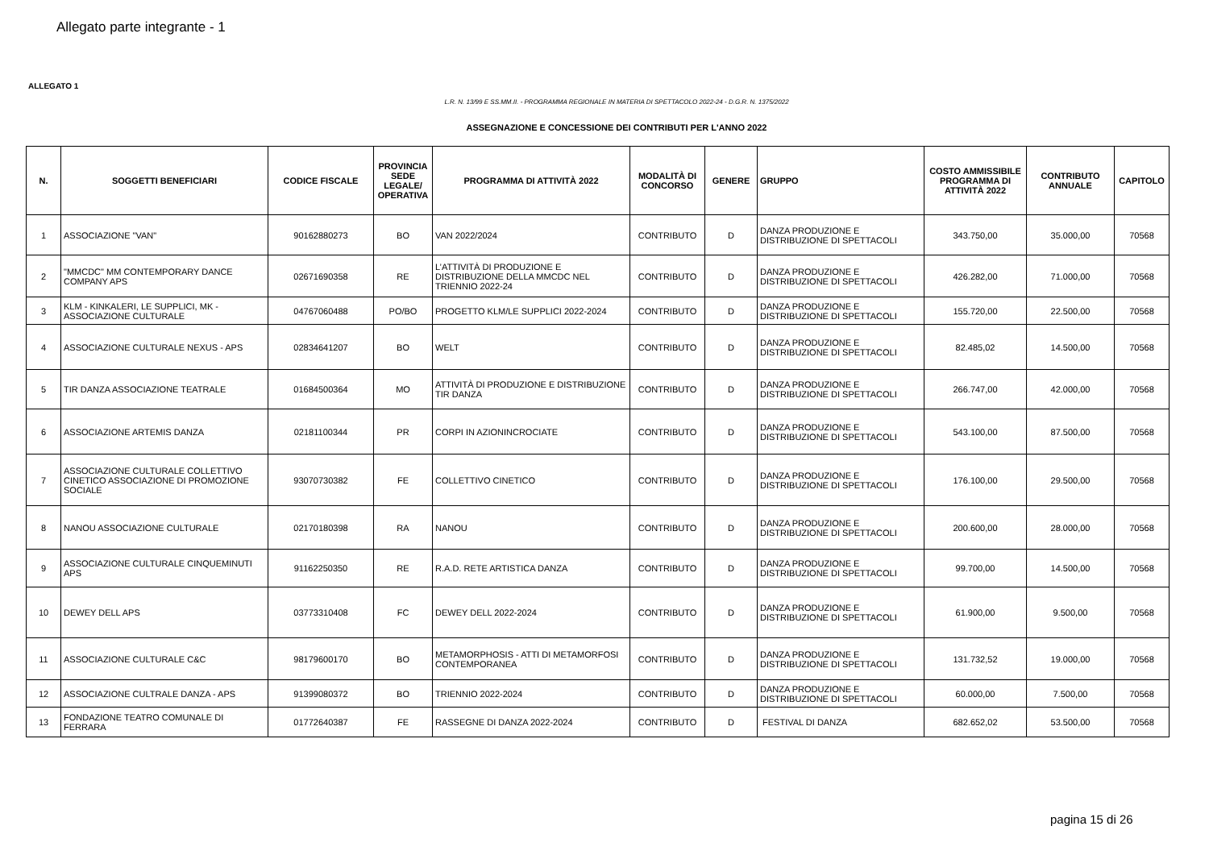Allegato parte integrante - 1
ALLEGATO 1
L.R. N. 13/99 E SS.MM.II. - PROGRAMMA REGIONALE IN MATERIA DI SPETTACOLO 2022-24 - D.G.R. N. 1375/2022
ASSEGNAZIONE E CONCESSIONE DEI CONTRIBUTI PER L'ANNO 2022
| N. | SOGGETTI BENEFICIARI | CODICE FISCALE | PROVINCIA SEDE LEGALE/ OPERATIVA | PROGRAMMA DI ATTIVITÀ 2022 | MODALITÀ DI CONCORSO | GENERE | GRUPPO | COSTO AMMISSIBILE PROGRAMMA DI ATTIVITÀ 2022 | CONTRIBUTO ANNUALE | CAPITOLO |
| --- | --- | --- | --- | --- | --- | --- | --- | --- | --- | --- |
| 1 | ASSOCIAZIONE "VAN" | 90162880273 | BO | VAN 2022/2024 | CONTRIBUTO | D | DANZA PRODUZIONE E DISTRIBUZIONE DI SPETTACOLI | 343.750,00 | 35.000,00 | 70568 |
| 2 | "MMCDC" MM CONTEMPORARY DANCE COMPANY APS | 02671690358 | RE | L’ATTIVITÀ DI PRODUZIONE E DISTRIBUZIONE DELLA MMCDC NEL TRIENNIO 2022-24 | CONTRIBUTO | D | DANZA PRODUZIONE E DISTRIBUZIONE DI SPETTACOLI | 426.282,00 | 71.000,00 | 70568 |
| 3 | KLM - KINKALERI, LE SUPPLICI, MK - ASSOCIAZIONE CULTURALE | 04767060488 | PO/BO | PROGETTO KLM/LE SUPPLICI 2022-2024 | CONTRIBUTO | D | DANZA PRODUZIONE E DISTRIBUZIONE DI SPETTACOLI | 155.720,00 | 22.500,00 | 70568 |
| 4 | ASSOCIAZIONE CULTURALE NEXUS - APS | 02834641207 | BO | WELT | CONTRIBUTO | D | DANZA PRODUZIONE E DISTRIBUZIONE DI SPETTACOLI | 82.485,02 | 14.500,00 | 70568 |
| 5 | TIR DANZA ASSOCIAZIONE TEATRALE | 01684500364 | MO | ATTIVITÀ DI PRODUZIONE E DISTRIBUZIONE TIR DANZA | CONTRIBUTO | D | DANZA PRODUZIONE E DISTRIBUZIONE DI SPETTACOLI | 266.747,00 | 42.000,00 | 70568 |
| 6 | ASSOCIAZIONE ARTEMIS DANZA | 02181100344 | PR | CORPI IN AZIONINCROCIATE | CONTRIBUTO | D | DANZA PRODUZIONE E DISTRIBUZIONE DI SPETTACOLI | 543.100,00 | 87.500,00 | 70568 |
| 7 | ASSOCIAZIONE CULTURALE COLLETTIVO CINETICO ASSOCIAZIONE DI PROMOZIONE SOCIALE | 93070730382 | FE | COLLETTIVO CINETICO | CONTRIBUTO | D | DANZA PRODUZIONE E DISTRIBUZIONE DI SPETTACOLI | 176.100,00 | 29.500,00 | 70568 |
| 8 | NANOU ASSOCIAZIONE CULTURALE | 02170180398 | RA | NANOU | CONTRIBUTO | D | DANZA PRODUZIONE E DISTRIBUZIONE DI SPETTACOLI | 200.600,00 | 28.000,00 | 70568 |
| 9 | ASSOCIAZIONE CULTURALE CINQUEMINUTI APS | 91162250350 | RE | R.A.D. RETE ARTISTICA DANZA | CONTRIBUTO | D | DANZA PRODUZIONE E DISTRIBUZIONE DI SPETTACOLI | 99.700,00 | 14.500,00 | 70568 |
| 10 | DEWEY DELL APS | 03773310408 | FC | DEWEY DELL 2022-2024 | CONTRIBUTO | D | DANZA PRODUZIONE E DISTRIBUZIONE DI SPETTACOLI | 61.900,00 | 9.500,00 | 70568 |
| 11 | ASSOCIAZIONE CULTURALE C&C | 98179600170 | BO | METAMORPHOSIS - ATTI DI METAMORFOSI CONTEMPORANEA | CONTRIBUTO | D | DANZA PRODUZIONE E DISTRIBUZIONE DI SPETTACOLI | 131.732,52 | 19.000,00 | 70568 |
| 12 | ASSOCIAZIONE CULTRALE DANZA - APS | 91399080372 | BO | TRIENNIO 2022-2024 | CONTRIBUTO | D | DANZA PRODUZIONE E DISTRIBUZIONE DI SPETTACOLI | 60.000,00 | 7.500,00 | 70568 |
| 13 | FONDAZIONE TEATRO COMUNALE DI FERRARA | 01772640387 | FE | RASSEGNE DI DANZA 2022-2024 | CONTRIBUTO | D | FESTIVAL DI DANZA | 682.652,02 | 53.500,00 | 70568 |
pagina 15 di 26